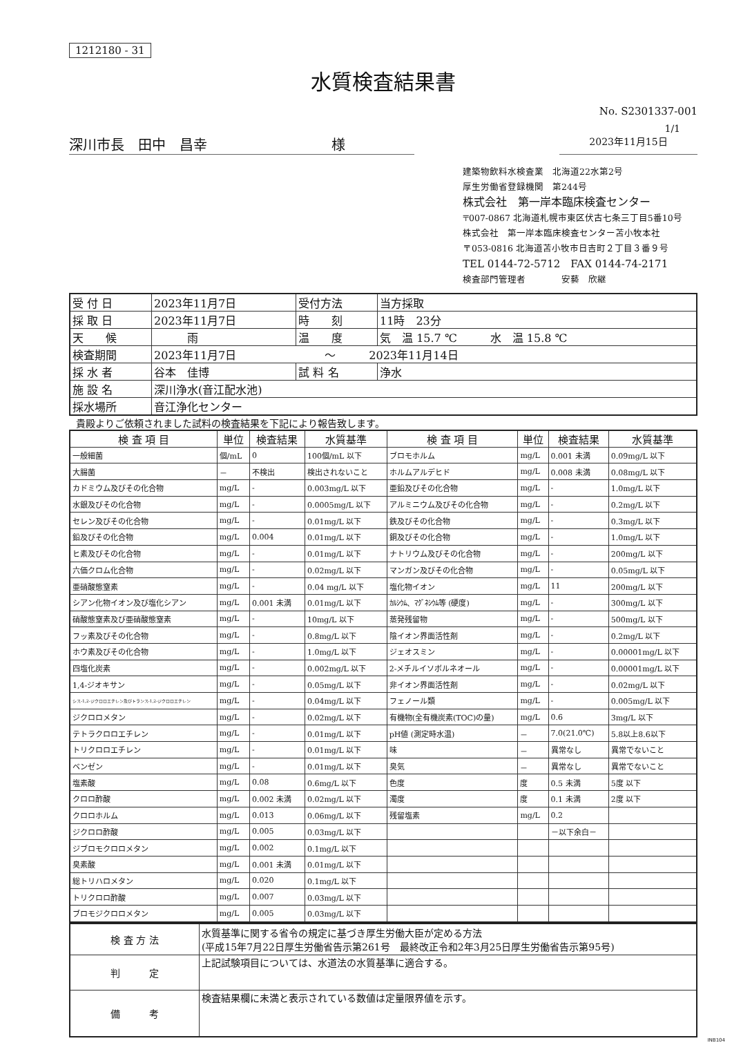1212180 - 31
水質検査結果書
No. S2301337-001
1/1
深川市長　田中　昌幸　　　　　　　　　様 2023年11月15日
建築物飲料水検査業　北海道22水第2号
厚生労働省登録機関　第244号
株式会社　第一岸本臨床検査センター
〒007-0867 北海道札幌市東区伏古七条三丁目5番10号
株式会社　第一岸本臨床検査センター苫小牧本社
〒053-0816 北海道苫小牧市日吉町２丁目３番９号
TEL 0144-72-5712　FAX 0144-74-2171
検査部門管理者　　　　安藝　欣継
| 受 付 日 | 2023年11月7日 | 受付方法 | 当方採取 |
| 採 取 日 | 2023年11月7日 | 時 刻 | 11時 23分 |
| 天 候 | 雨 | 温 度 | 気 温 15.7 ℃ 水 温 15.8 ℃ |
| 検査期間 | 2023年11月7日 ～ 2023年11月14日 | | |
| 採 水 者 | 谷本 佳博 | 試 料 名 | 浄水 |
| 施 設 名 | 深川浄水(音江配水池) | | |
| 採水場所 | 音江浄化センター | | |
貴殿よりご依頼されました試料の検査結果を下記により報告致します。
| 検 査 項 目 | 単位 | 検査結果 | 水質基準 | 検 査 項 目 | 単位 | 検査結果 | 水質基準 |
| --- | --- | --- | --- | --- | --- | --- | --- |
| 一般細菌 | 個/mL | 0 | 100個/mL 以下 | ブロモホルム | mg/L | 0.001 未満 | 0.09mg/L 以下 |
| 大腸菌 | － | 不検出 | 検出されないこと | ホルムアルデヒド | mg/L | 0.008 未満 | 0.08mg/L 以下 |
| カドミウム及びその化合物 | mg/L | - | 0.003mg/L 以下 | 亜鉛及びその化合物 | mg/L | - | 1.0mg/L 以下 |
| 水銀及びその化合物 | mg/L | - | 0.0005mg/L 以下 | アルミニウム及びその化合物 | mg/L | - | 0.2mg/L 以下 |
| セレン及びその化合物 | mg/L | - | 0.01mg/L 以下 | 鉄及びその化合物 | mg/L | - | 0.3mg/L 以下 |
| 鉛及びその化合物 | mg/L | 0.004 | 0.01mg/L 以下 | 銅及びその化合物 | mg/L | - | 1.0mg/L 以下 |
| ヒ素及びその化合物 | mg/L | - | 0.01mg/L 以下 | ナトリウム及びその化合物 | mg/L | - | 200mg/L 以下 |
| 六価クロム化合物 | mg/L | - | 0.02mg/L 以下 | マンガン及びその化合物 | mg/L | - | 0.05mg/L 以下 |
| 亜硝酸態窒素 | mg/L | - | 0.04 mg/L 以下 | 塩化物イオン | mg/L | 11 | 200mg/L 以下 |
| シアン化物イオン及び塩化シアン | mg/L | 0.001 未満 | 0.01mg/L 以下 | ｶﾙｼｳﾑ、ﾏｸﾞﾈｼｳﾑ等 (硬度) | mg/L | - | 300mg/L 以下 |
| 硝酸態窒素及び亜硝酸態窒素 | mg/L | - | 10mg/L 以下 | 蒸発残留物 | mg/L | - | 500mg/L 以下 |
| フッ素及びその化合物 | mg/L | - | 0.8mg/L 以下 | 陰イオン界面活性剤 | mg/L | - | 0.2mg/L 以下 |
| ホウ素及びその化合物 | mg/L | - | 1.0mg/L 以下 | ジェオスミン | mg/L | - | 0.00001mg/L 以下 |
| 四塩化炭素 | mg/L | - | 0.002mg/L 以下 | 2-メチルイソボルネオール | mg/L | - | 0.00001mg/L 以下 |
| 1,4-ジオキサン | mg/L | - | 0.05mg/L 以下 | 非イオン界面活性剤 | mg/L | - | 0.02mg/L 以下 |
| シス-1,2-ジクロロエチレン及びトランス-1,2-ジクロロエチレン | mg/L | - | 0.04mg/L 以下 | フェノール類 | mg/L | - | 0.005mg/L 以下 |
| ジクロロメタン | mg/L | - | 0.02mg/L 以下 | 有機物(全有機炭素(TOC)の量) | mg/L | 0.6 | 3mg/L 以下 |
| テトラクロロエチレン | mg/L | - | 0.01mg/L 以下 | pH値 (測定時水温) | － | 7.0(21.0℃) | 5.8以上8.6以下 |
| トリクロロエチレン | mg/L | - | 0.01mg/L 以下 | 味 | － | 異常なし | 異常でないこと |
| ベンゼン | mg/L | - | 0.01mg/L 以下 | 臭気 | － | 異常なし | 異常でないこと |
| 塩素酸 | mg/L | 0.08 | 0.6mg/L 以下 | 色度 | 度 | 0.5 未満 | 5度 以下 |
| クロロ酢酸 | mg/L | 0.002 未満 | 0.02mg/L 以下 | 濁度 | 度 | 0.1 未満 | 2度 以下 |
| クロロホルム | mg/L | 0.013 | 0.06mg/L 以下 | 残留塩素 | mg/L | 0.2 | |
| ジクロロ酢酸 | mg/L | 0.005 | 0.03mg/L 以下 | | | －以下余白－ | |
| ジブロモクロロメタン | mg/L | 0.002 | 0.1mg/L 以下 | | | | |
| 臭素酸 | mg/L | 0.001 未満 | 0.01mg/L 以下 | | | | |
| 総トリハロメタン | mg/L | 0.020 | 0.1mg/L 以下 | | | | |
| トリクロロ酢酸 | mg/L | 0.007 | 0.03mg/L 以下 | | | | |
| ブロモジクロロメタン | mg/L | 0.005 | 0.03mg/L 以下 | | | | |
| 検 査 方 法 | 水質基準に関する省令の規定に基づき厚生労働大臣が定める方法 (平成15年7月22日厚生労働省告示第261号 最終改正令和2年3月25日厚生労働省告示第95号) |
| 判 定 | 上記試験項目については、水道法の水質基準に適合する。 |
| 備 考 | 検査結果欄に未満と表示されている数値は定量限界値を示す。 |
INB104